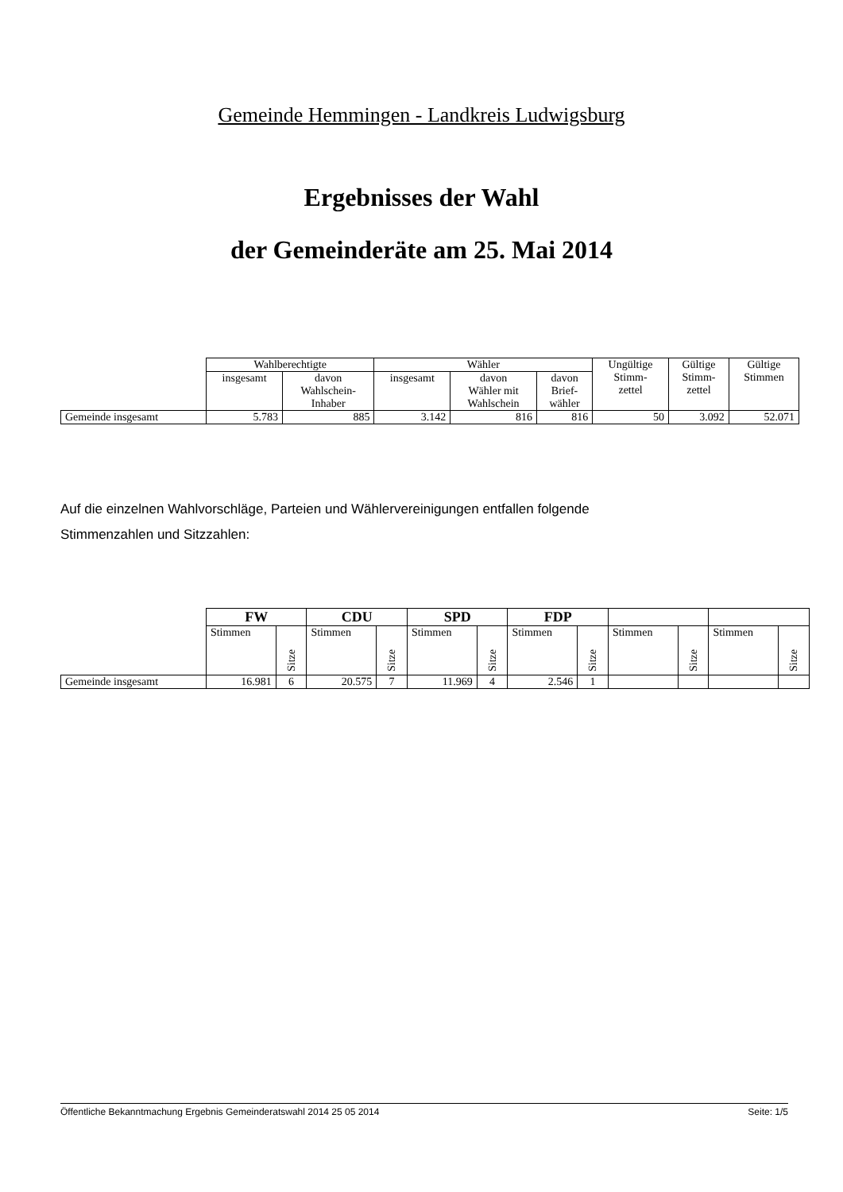Gemeinde Hemmingen - Landkreis Ludwigsburg
Ergebnisses der Wahl
der Gemeinderäte am 25. Mai 2014
| | Wahlberechtigte | | Wähler | | | Ungültige Stimm- zettel | Gültige Stimm- zettel | Gültige Stimmen |
| --- | --- | --- | --- | --- | --- | --- | --- | --- |
| | insgesamt | davon Wahlschein- Inhaber | insgesamt | davon Wähler mit Wahlschein | davon Brief- wähler | | | |
| Gemeinde insgesamt | 5.783 | 885 | 3.142 | 816 | 816 | 50 | 3.092 | 52.071 |
Auf die einzelnen Wahlvorschläge, Parteien und Wählervereinigungen entfallen folgende
Stimmenzahlen und Sitzzahlen:
| | FW | | CDU | | SPD | | FDP | | | | | |
| --- | --- | --- | --- | --- | --- | --- | --- | --- | --- | --- | --- | --- |
| | Stimmen | Sitze | Stimmen | Sitze | Stimmen | Sitze | Stimmen | Sitze | Stimmen | Sitze | Stimmen | Sitze |
| Gemeinde insgesamt | 16.981 | 6 | 20.575 | 7 | 11.969 | 4 | 2.546 | 1 | | | | |
Öffentliche Bekanntmachung Ergebnis Gemeinderatswahl 2014 25 05 2014 Seite: 1/5